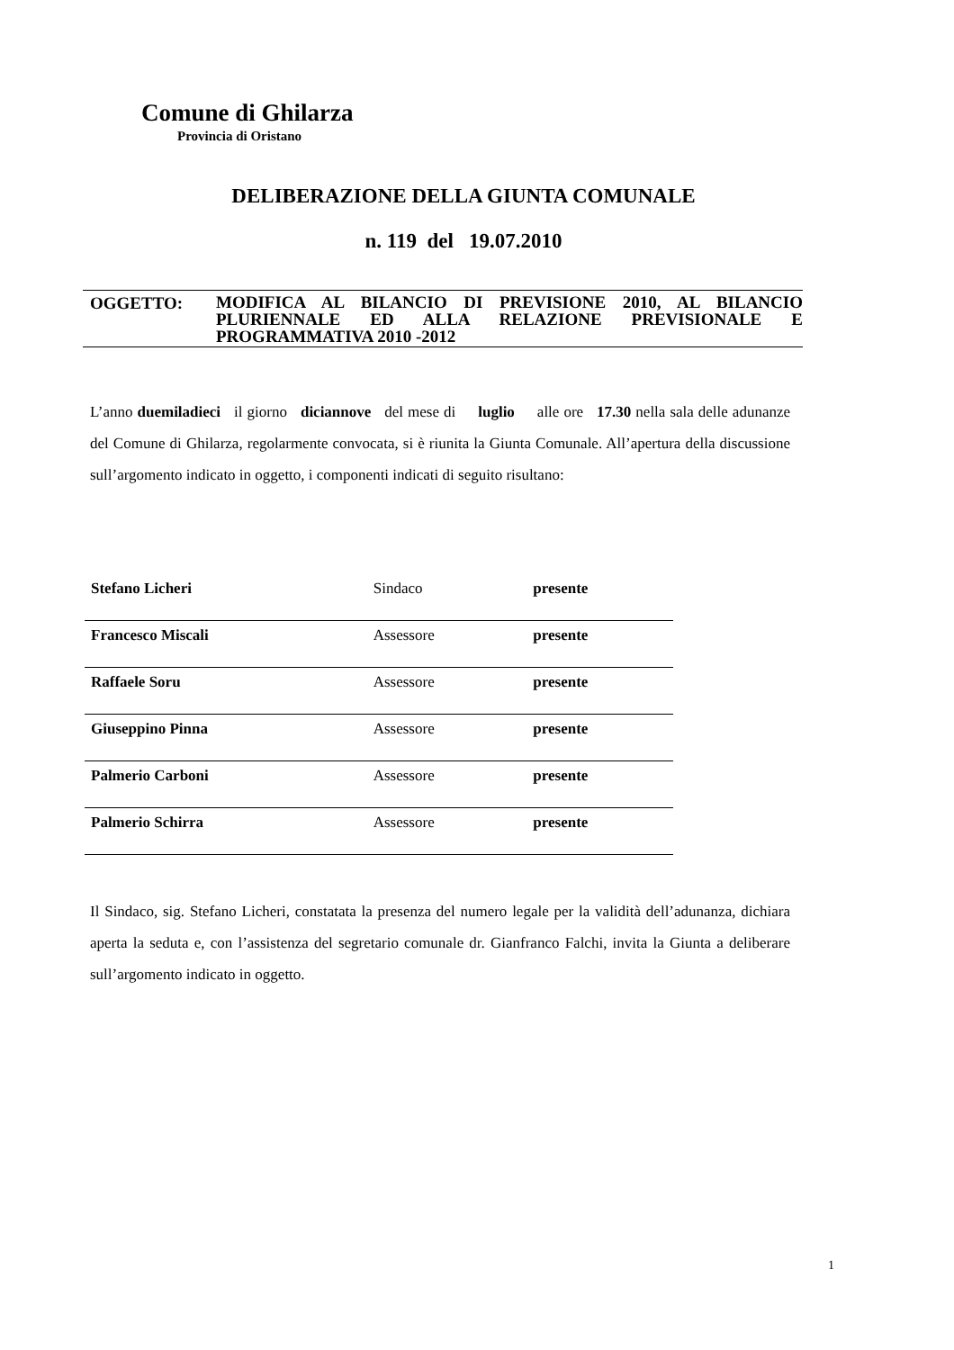Comune di Ghilarza
Provincia di Oristano
DELIBERAZIONE DELLA GIUNTA COMUNALE
n. 119 del 19.07.2010
OGGETTO:
MODIFICA AL BILANCIO DI PREVISIONE 2010, AL BILANCIO PLURIENNALE ED ALLA RELAZIONE PREVISIONALE E PROGRAMMATIVA 2010 -2012
L’anno duemiladieci il giorno diciannove del mese di luglio alle ore 17.30 nella sala delle adunanze del Comune di Ghilarza, regolarmente convocata, si è riunita la Giunta Comunale. All’apertura della discussione sull’argomento indicato in oggetto, i componenti indicati di seguito risultano:
| Stefano Licheri | Sindaco | presente |
| Francesco Miscali | Assessore | presente |
| Raffaele Soru | Assessore | presente |
| Giuseppino Pinna | Assessore | presente |
| Palmerio Carboni | Assessore | presente |
| Palmerio Schirra | Assessore | presente |
Il Sindaco, sig. Stefano Licheri, constatata la presenza del numero legale per la validità dell’adunanza, dichiara aperta la seduta e, con l’assistenza del segretario comunale dr. Gianfranco Falchi, invita la Giunta a deliberare sull’argomento indicato in oggetto.
1